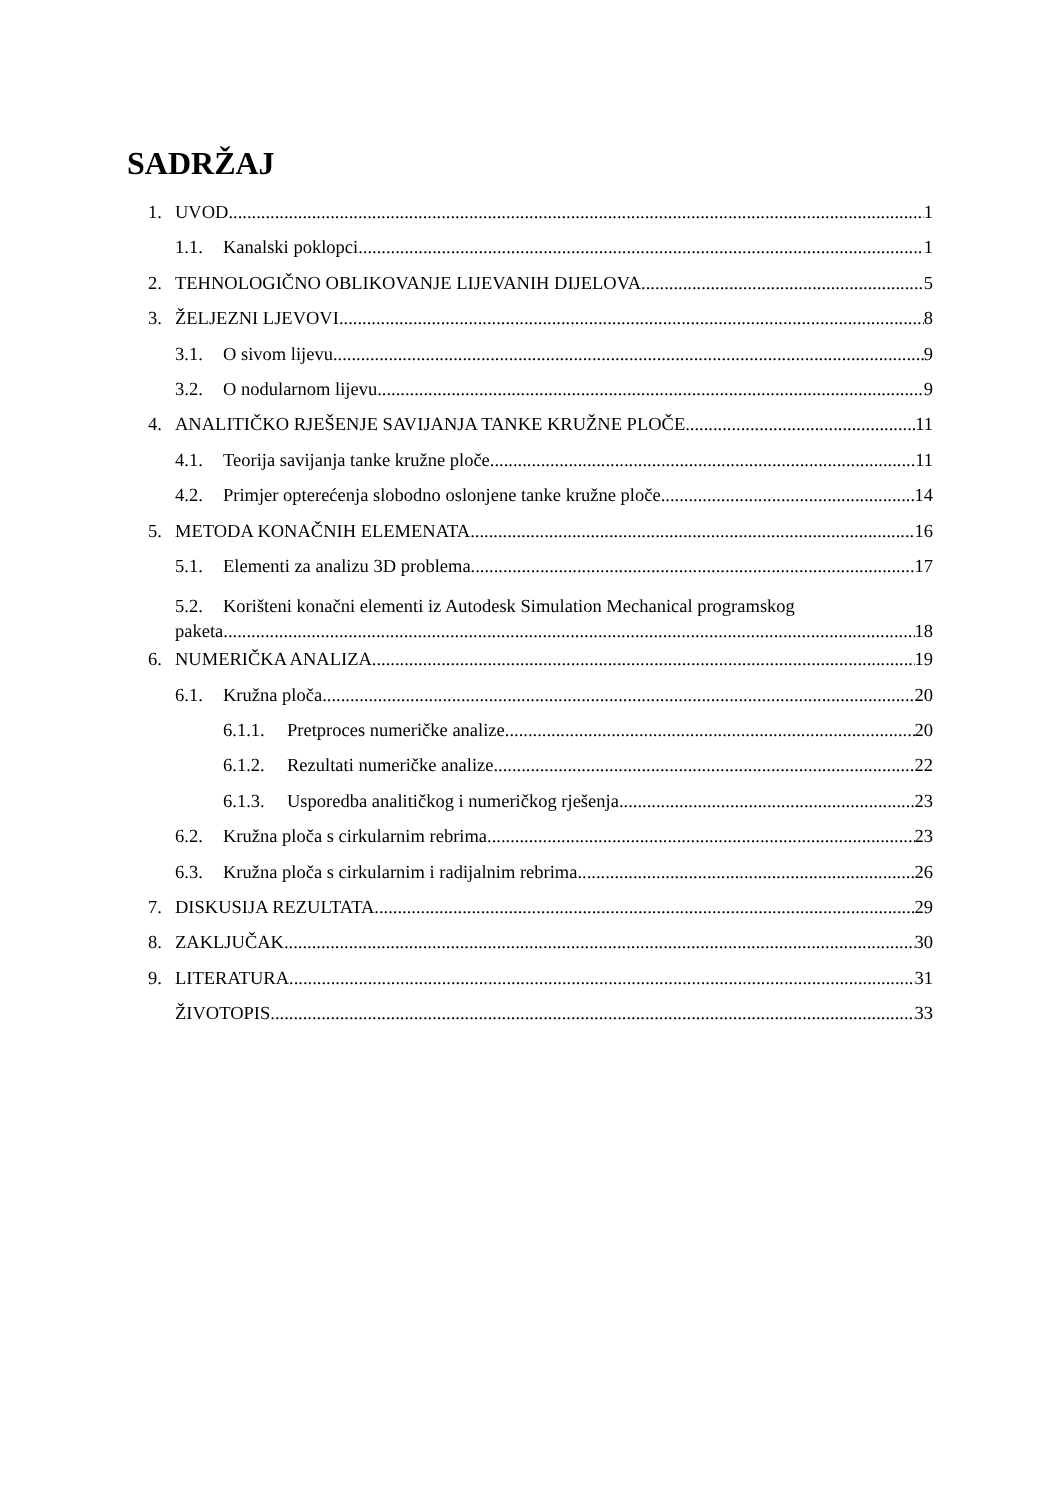SADRŽAJ
1. UVOD 1
1.1. Kanalski poklopci 1
2. TEHNOLOGIČNO OBLIKOVANJE LIJEVANIH DIJELOVA 5
3. ŽELJEZNI LJEVOVI 8
3.1. O sivom lijevu 9
3.2. O nodularnom lijevu 9
4. ANALITIČKO RJEŠENJE SAVIJANJA TANKE KRUŽNE PLOČE 11
4.1. Teorija savijanja tanke kružne ploče 11
4.2. Primjer opterećenja slobodno oslonjene tanke kružne ploče 14
5. METODA KONAČNIH ELEMENATA 16
5.1. Elementi za analizu 3D problema 17
5.2. Korišteni konačni elementi iz Autodesk Simulation Mechanical programskog
paketa 18
6. NUMERIČKA ANALIZA 19
6.1. Kružna ploča 20
6.1.1. Pretproces numeričke analize 20
6.1.2. Rezultati numeričke analize 22
6.1.3. Usporedba analitičkog i numeričkog rješenja 23
6.2. Kružna ploča s cirkularnim rebrima 23
6.3. Kružna ploča s cirkularnim i radijalnim rebrima 26
7. DISKUSIJA REZULTATA 29
8. ZAKLJUČAK 30
9. LITERATURA 31
ŽIVOTOPIS 33